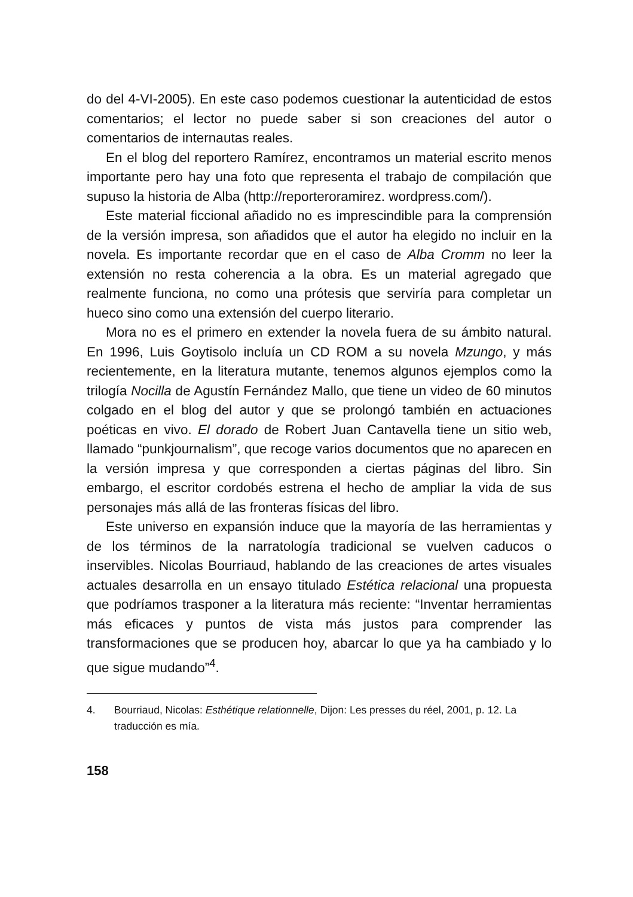do del 4-VI-2005). En este caso podemos cuestionar la autenticidad de estos comentarios; el lector no puede saber si son creaciones del autor o comentarios de internautas reales.
En el blog del reportero Ramírez, encontramos un material escrito menos importante pero hay una foto que representa el trabajo de compilación que supuso la historia de Alba (http://reporteroramirez. wordpress.com/).
Este material ficcional añadido no es imprescindible para la comprensión de la versión impresa, son añadidos que el autor ha elegido no incluir en la novela. Es importante recordar que en el caso de Alba Cromm no leer la extensión no resta coherencia a la obra. Es un material agregado que realmente funciona, no como una prótesis que serviría para completar un hueco sino como una extensión del cuerpo literario.
Mora no es el primero en extender la novela fuera de su ámbito natural. En 1996, Luis Goytisolo incluía un CD ROM a su novela Mzungo, y más recientemente, en la literatura mutante, tenemos algunos ejemplos como la trilogía Nocilla de Agustín Fernández Mallo, que tiene un video de 60 minutos colgado en el blog del autor y que se prolongó también en actuaciones poéticas en vivo. El dorado de Robert Juan Cantavella tiene un sitio web, llamado “punkjournalism”, que recoge varios documentos que no aparecen en la versión impresa y que corresponden a ciertas páginas del libro. Sin embargo, el escritor cordobés estrena el hecho de ampliar la vida de sus personajes más allá de las fronteras físicas del libro.
Este universo en expansión induce que la mayoría de las herramientas y de los términos de la narratología tradicional se vuelven caducos o inservibles. Nicolas Bourriaud, hablando de las creaciones de artes visuales actuales desarrolla en un ensayo titulado Estética relacional una propuesta que podríamos trasponer a la literatura más reciente: “Inventar herramientas más eficaces y puntos de vista más justos para comprender las transformaciones que se producen hoy, abarcar lo que ya ha cambiado y lo que sigue mudando”<sup>4</sup>.
4. Bourriaud, Nicolas: Esthétique relationnelle, Dijon: Les presses du réel, 2001, p. 12. La traducción es mía.
158